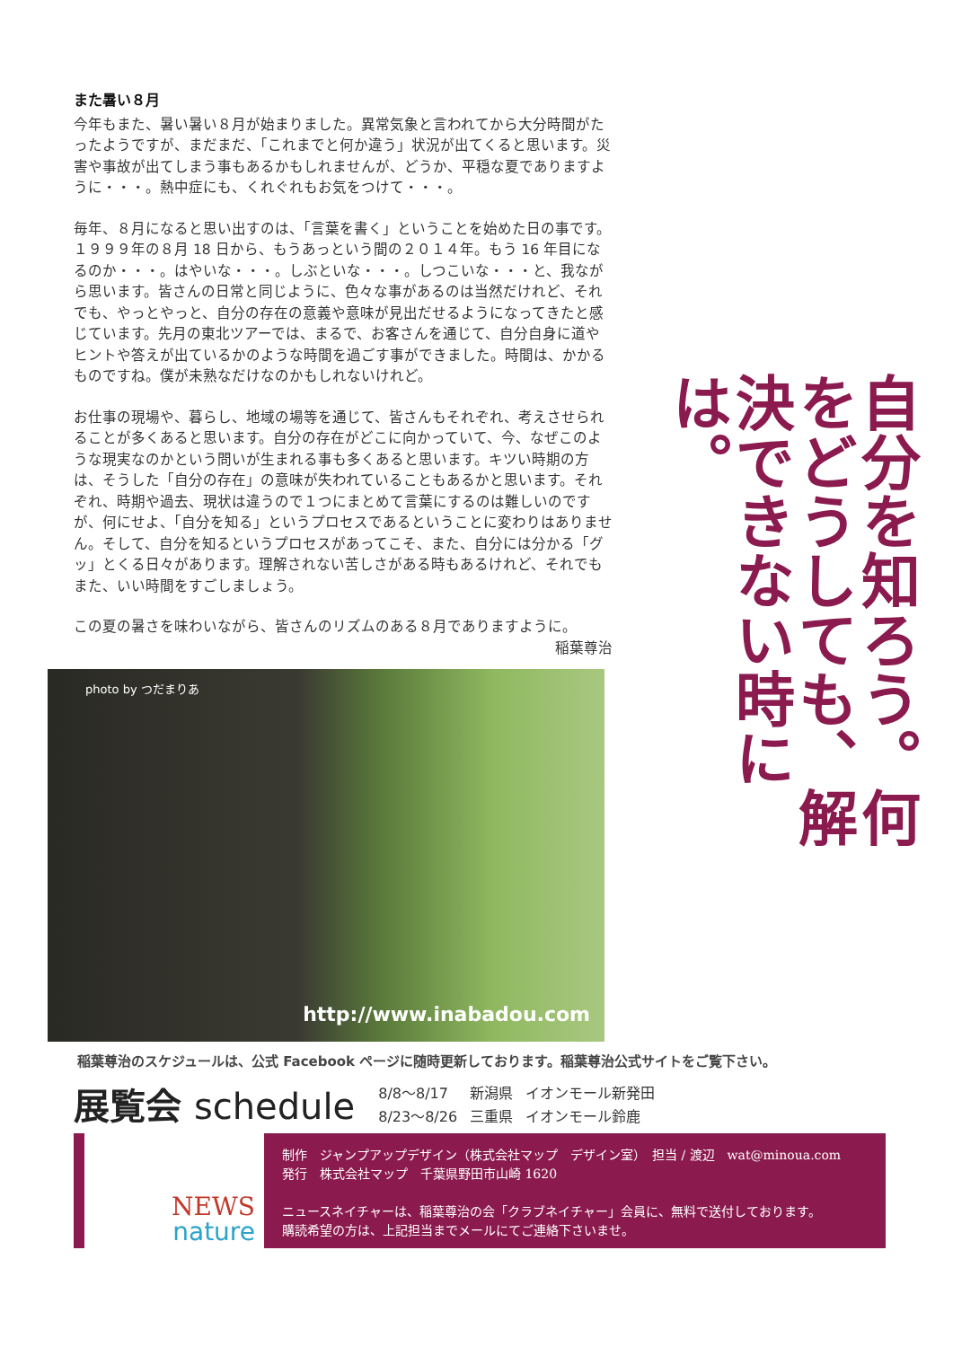また暑い８月
今年もまた、暑い暑い８月が始まりました。異常気象と言われてから大分時間がたったようですが、まだまだ、「これまでと何か違う」状況が出てくると思います。災害や事故が出てしまう事もあるかもしれませんが、どうか、平穏な夏でありますように・・・。熱中症にも、くれぐれもお気をつけて・・・。
毎年、８月になると思い出すのは、「言葉を書く」ということを始めた日の事です。１９９９年の８月 18 日から、もうあっという間の２０１４年。もう 16 年目になるのか・・・。はやいな・・・。しぶといな・・・。しつこいな・・・と、我ながら思います。皆さんの日常と同じように、色々な事があるのは当然だけれど、それでも、やっとやっと、自分の存在の意義や意味が見出だせるようになってきたと感じています。先月の東北ツアーでは、まるで、お客さんを通じて、自分自身に道やヒントや答えが出ているかのような時間を過ごす事ができました。時間は、かかるものですね。僕が未熟なだけなのかもしれないけれど。
お仕事の現場や、暮らし、地域の場等を通じて、皆さんもそれぞれ、考えさせられることが多くあると思います。自分の存在がどこに向かっていて、今、なぜこのような現実なのかという問いが生まれる事も多くあると思います。キツい時期の方は、そうした「自分の存在」の意味が失われていることもあるかと思います。それぞれ、時期や過去、現状は違うので１つにまとめて言葉にするのは難しいのですが、何にせよ、「自分を知る」というプロセスであるということに変わりはありません。そして、自分を知るというプロセスがあってこそ、また、自分には分かる「グッ」とくる日々があります。理解されない苦しさがある時もあるけれど、それでもまた、いい時間をすごしましょう。
この夏の暑さを味わいながら、皆さんのリズムのある８月でありますように。
稲葉尊治
自分を知ろう。何をどうしても、解決できない時には。
photo by つだまりあ
http://www.inabadou.com
稲葉尊治のスケジュールは、公式 Facebook ページに随時更新しております。稲葉尊治公式サイトをご覧下さい。
展覧会 schedule
| 8/8〜8/17 | 新潟県 | イオンモール新発田 |
| 8/23〜8/26 | 三重県 | イオンモール鈴鹿 |
NEWS
nature
制作　ジャンプアップデザイン（株式会社マップ　デザイン室）　担当 / 渡辺　wat@minoua.com
発行　株式会社マップ　千葉県野田市山崎 1620
ニュースネイチャーは、稲葉尊治の会「クラブネイチャー」会員に、無料で送付しております。
購読希望の方は、上記担当までメールにてご連絡下さいませ。